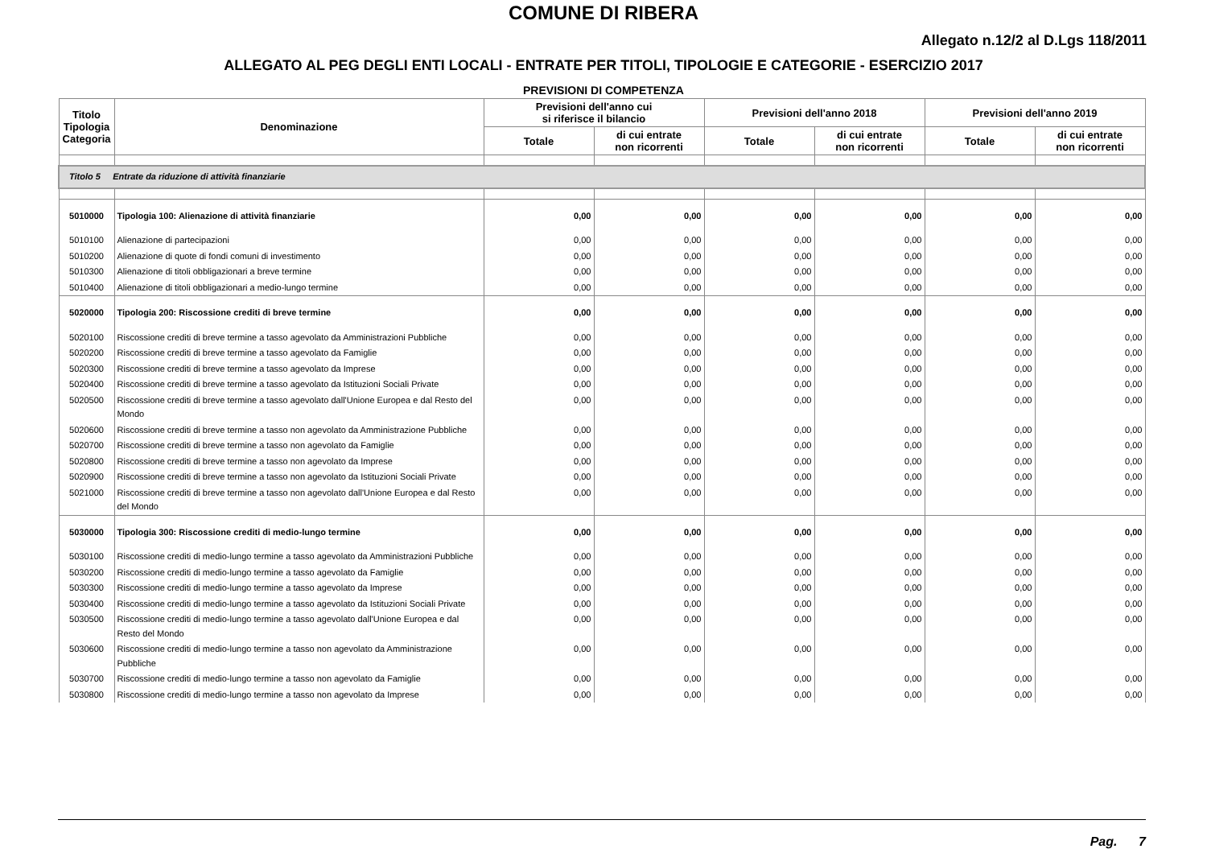COMUNE DI RIBERA
Allegato n.12/2 al D.Lgs 118/2011
ALLEGATO AL PEG DEGLI ENTI LOCALI - ENTRATE PER TITOLI, TIPOLOGIE E CATEGORIE - ESERCIZIO 2017
PREVISIONI DI COMPETENZA
| Titolo Tipologia Categoria | Denominazione | Previsioni dell'anno cui si riferisce il bilancio | | Previsioni dell'anno 2018 | | Previsioni dell'anno 2019 | |
| --- | --- | --- | --- | --- | --- | --- | --- |
| | | Totale | di cui entrate non ricorrenti | Totale | di cui entrate non ricorrenti | Totale | di cui entrate non ricorrenti |
| Titolo 5 Entrate da riduzione di attività finanziarie | | | | | | | |
| 5010000 | Tipologia 100: Alienazione di attività finanziarie | 0,00 | 0,00 | 0,00 | 0,00 | 0,00 | 0,00 |
| 5010100 | Alienazione di partecipazioni | 0,00 | 0,00 | 0,00 | 0,00 | 0,00 | 0,00 |
| 5010200 | Alienazione di quote di fondi comuni di investimento | 0,00 | 0,00 | 0,00 | 0,00 | 0,00 | 0,00 |
| 5010300 | Alienazione di titoli obbligazionari a breve termine | 0,00 | 0,00 | 0,00 | 0,00 | 0,00 | 0,00 |
| 5010400 | Alienazione di titoli obbligazionari a medio-lungo termine | 0,00 | 0,00 | 0,00 | 0,00 | 0,00 | 0,00 |
| 5020000 | Tipologia 200: Riscossione crediti di breve termine | 0,00 | 0,00 | 0,00 | 0,00 | 0,00 | 0,00 |
| 5020100 | Riscossione crediti di breve termine a tasso agevolato da Amministrazioni Pubbliche | 0,00 | 0,00 | 0,00 | 0,00 | 0,00 | 0,00 |
| 5020200 | Riscossione crediti di breve termine a tasso agevolato da Famiglie | 0,00 | 0,00 | 0,00 | 0,00 | 0,00 | 0,00 |
| 5020300 | Riscossione crediti di breve termine a tasso agevolato da Imprese | 0,00 | 0,00 | 0,00 | 0,00 | 0,00 | 0,00 |
| 5020400 | Riscossione crediti di breve termine a tasso agevolato da Istituzioni Sociali Private | 0,00 | 0,00 | 0,00 | 0,00 | 0,00 | 0,00 |
| 5020500 | Riscossione crediti di breve termine a tasso agevolato dall'Unione Europea e dal Resto del Mondo | 0,00 | 0,00 | 0,00 | 0,00 | 0,00 | 0,00 |
| 5020600 | Riscossione crediti di breve termine a tasso non agevolato da Amministrazione Pubbliche | 0,00 | 0,00 | 0,00 | 0,00 | 0,00 | 0,00 |
| 5020700 | Riscossione crediti di breve termine a tasso non agevolato da Famiglie | 0,00 | 0,00 | 0,00 | 0,00 | 0,00 | 0,00 |
| 5020800 | Riscossione crediti di breve termine a tasso non agevolato da Imprese | 0,00 | 0,00 | 0,00 | 0,00 | 0,00 | 0,00 |
| 5020900 | Riscossione crediti di breve termine a tasso non agevolato da Istituzioni Sociali Private | 0,00 | 0,00 | 0,00 | 0,00 | 0,00 | 0,00 |
| 5021000 | Riscossione crediti di breve termine a tasso non agevolato dall'Unione Europea e dal Resto del Mondo | 0,00 | 0,00 | 0,00 | 0,00 | 0,00 | 0,00 |
| 5030000 | Tipologia 300: Riscossione crediti di medio-lungo termine | 0,00 | 0,00 | 0,00 | 0,00 | 0,00 | 0,00 |
| 5030100 | Riscossione crediti di medio-lungo termine a tasso agevolato da Amministrazioni Pubbliche | 0,00 | 0,00 | 0,00 | 0,00 | 0,00 | 0,00 |
| 5030200 | Riscossione crediti di medio-lungo termine a tasso agevolato da Famiglie | 0,00 | 0,00 | 0,00 | 0,00 | 0,00 | 0,00 |
| 5030300 | Riscossione crediti di medio-lungo termine a tasso agevolato da Imprese | 0,00 | 0,00 | 0,00 | 0,00 | 0,00 | 0,00 |
| 5030400 | Riscossione crediti di medio-lungo termine a tasso agevolato da Istituzioni Sociali Private | 0,00 | 0,00 | 0,00 | 0,00 | 0,00 | 0,00 |
| 5030500 | Riscossione crediti di medio-lungo termine a tasso agevolato dall'Unione Europea e dal Resto del Mondo | 0,00 | 0,00 | 0,00 | 0,00 | 0,00 | 0,00 |
| 5030600 | Riscossione crediti di medio-lungo termine a tasso non agevolato da Amministrazione Pubbliche | 0,00 | 0,00 | 0,00 | 0,00 | 0,00 | 0,00 |
| 5030700 | Riscossione crediti di medio-lungo termine a tasso non agevolato da Famiglie | 0,00 | 0,00 | 0,00 | 0,00 | 0,00 | 0,00 |
| 5030800 | Riscossione crediti di medio-lungo termine a tasso non agevolato da Imprese | 0,00 | 0,00 | 0,00 | 0,00 | 0,00 | 0,00 |
Pag. 7